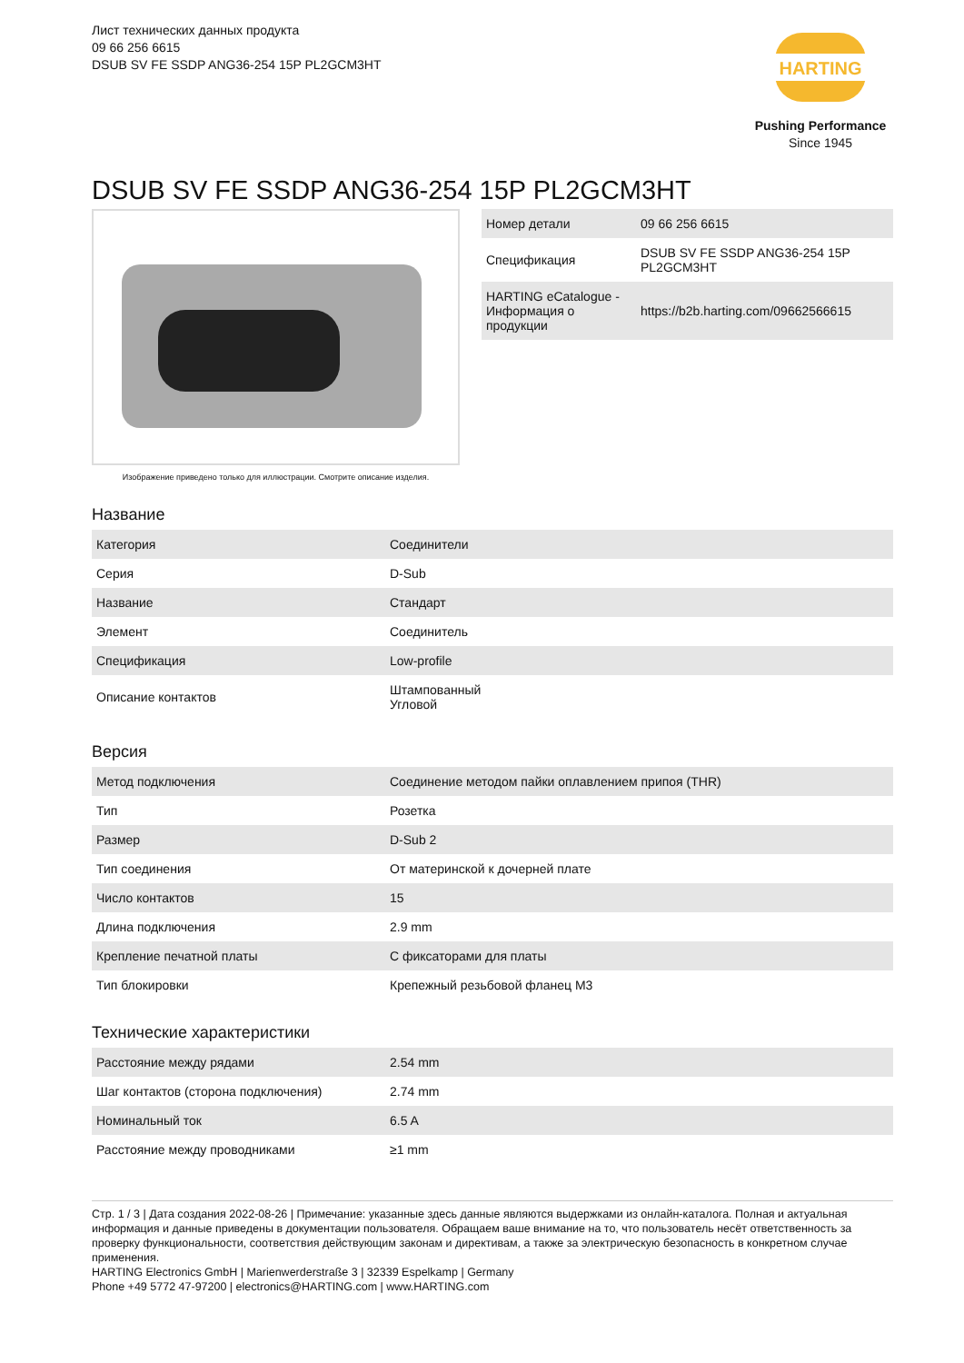Лист технических данных продукта
09 66 256 6615
DSUB SV FE SSDP ANG36-254 15P PL2GCM3HT
HARTING
Pushing Performance
Since 1945
DSUB SV FE SSDP ANG36-254 15P PL2GCM3HT
Изображение приведено только для иллюстрации. Смотрите описание изделия.
| Номер детали | 09 66 256 6615 |
| Спецификация | DSUB SV FE SSDP ANG36-254 15P PL2GCM3HT |
| HARTING eCatalogue - Информация о продукции | https://b2b.harting.com/09662566615 |
Название
| Категория | Соединители |
| Серия | D-Sub |
| Название | Стандарт |
| Элемент | Соединитель |
| Спецификация | Low-profile |
| Описание контактов | Штампованный Угловой |
Версия
| Метод подключения | Соединение методом пайки оплавлением припоя (THR) |
| Тип | Розетка |
| Размер | D-Sub 2 |
| Тип соединения | От материнской к дочерней плате |
| Число контактов | 15 |
| Длина подключения | 2.9 mm |
| Крепление печатной платы | С фиксаторами для платы |
| Тип блокировки | Крепежный резьбовой фланец M3 |
Технические характеристики
| Расстояние между рядами | 2.54 mm |
| Шаг контактов (сторона подключения) | 2.74 mm |
| Номинальный ток | 6.5 A |
| Расстояние между проводниками | ≥1 mm |
Стр. 1 / 3 | Дата создания 2022-08-26 | Примечание: указанные здесь данные являются выдержками из онлайн-каталога. Полная и актуальная информация и данные приведены в документации пользователя. Обращаем ваше внимание на то, что пользователь несёт ответственность за проверку функциональности, соответствия действующим законам и директивам, а также за электрическую безопасность в конкретном случае применения.
HARTING Electronics GmbH | Marienwerderstraße 3 | 32339 Espelkamp | Germany
Phone +49 5772 47-97200 | electronics@HARTING.com | www.HARTING.com